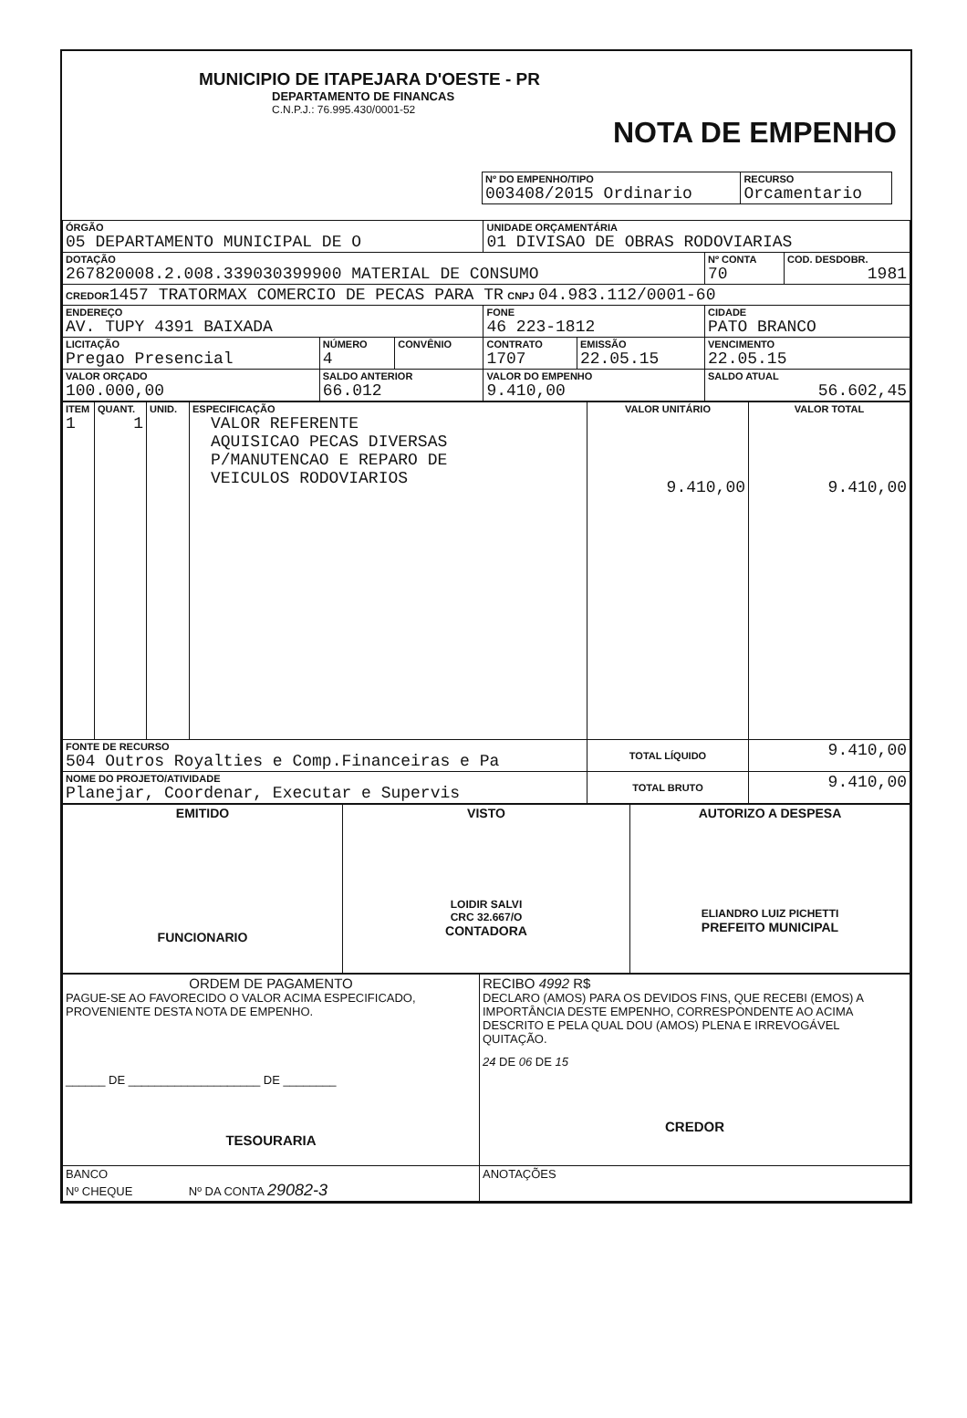MUNICIPIO DE ITAPEJARA D'OESTE - PR
DEPARTAMENTO DE FINANCAS
C.N.P.J.: 76.995.430/0001-52
NOTA DE EMPENHO
| Nº DO EMPENHO/TIPO 003408/2015 Ordinario | RECURSO Orcamentario |
| ÓRGÃO 05 DEPARTAMENTO MUNICIPAL DE O | | | UNIDADE ORÇAMENTÁRIA 01 DIVISAO DE OBRAS RODOVIARIAS | | | |
| DOTAÇÃO 267820008.2.008.339030399900 MATERIAL DE CONSUMO | | | | | Nº CONTA 70 | COD. DESDOBR. 1981 |
| CREDOR 1457 TRATORMAX COMERCIO DE PECAS PARA TR CNPJ 04.983.112/0001-60 | | | | | | |
| ENDEREÇO AV. TUPY 4391 BAIXADA | | | FONE 46 223-1812 | | CIDADE PATO BRANCO | |
| LICITAÇÃO Pregao Presencial | NÚMERO 4 | CONVÊNIO | CONTRATO 1707 | EMISSÃO 22.05.15 | VENCIMENTO 22.05.15 | |
| VALOR ORÇADO 100.000,00 | SALDO ANTERIOR 66.012 | | VALOR DO EMPENHO 9.410,00 | | SALDO ATUAL 56.602,45 | |
| ITEM 1 | QUANT. 1 | UNID. | ESPECIFICAÇÃO VALOR REFERENTE AQUISICAO PECAS DIVERSAS P/MANUTENCAO E REPARO DE VEICULOS RODOVIARIOS | VALOR UNITÁRIO 9.410,00 | VALOR TOTAL 9.410,00 |
| FONTE DE RECURSO 504 Outros Royalties e Comp.Financeiras e Pa | | | | TOTAL LÍQUIDO | 9.410,00 |
| NOME DO PROJETO/ATIVIDADE Planejar, Coordenar, Executar e Supervis | | | | TOTAL BRUTO | 9.410,00 |
| EMITIDO FUNCIONARIO | VISTO LOIDIR SALVI CRC 32.667/O CONTADORA | AUTORIZO A DESPESA ELIANDRO LUIZ PICHETTI PREFEITO MUNICIPAL |
| ORDEM DE PAGAMENTO PAGUE-SE AO FAVORECIDO O VALOR ACIMA ESPECIFICADO, PROVENIENTE DESTA NOTA DE EMPENHO. ______ DE ____________________ DE ________ TESOURARIA | RECIBO 4992 R$ DECLARO (AMOS) PARA OS DEVIDOS FINS, QUE RECEBI (EMOS) A IMPORTÂNCIA DESTE EMPENHO, CORRESPONDENTE AO ACIMA DESCRITO E PELA QUAL DOU (AMOS) PLENA E IRREVOGÁVEL QUITAÇÃO. 24 DE 06 DE 15 CREDOR |
| BANCO Nº CHEQUE Nº DA CONTA 29082-3 | ANOTAÇÕES |